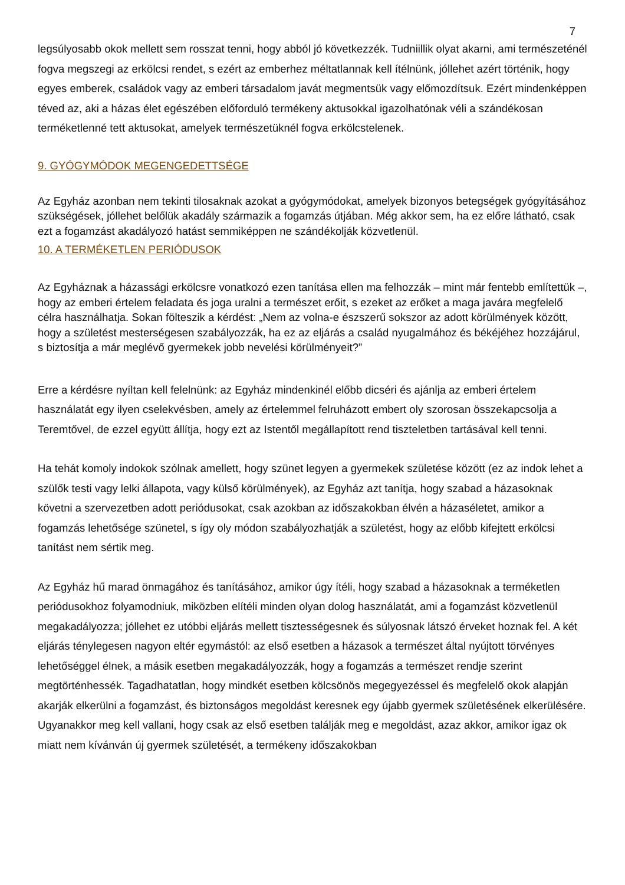7
legsúlyosabb okok mellett sem rosszat tenni, hogy abból jó következzék. Tudniillik olyat akarni, ami természeténél fogva megszegi az erkölcsi rendet, s ezért az emberhez méltatlannak kell ítélnünk, jóllehet azért történik, hogy egyes emberek, családok vagy az emberi társadalom javát megmentsük vagy előmozdítsuk. Ezért mindenképpen téved az, aki a házas élet egészében előforduló termékeny aktusokkal igazolhatónak véli a szándékosan terméketlenné tett aktusokat, amelyek természetüknél fogva erkölcstelenek.
9. GYÓGYMÓDOK MEGENGEDETTSÉGE
Az Egyház azonban nem tekinti tilosaknak azokat a gyógymódokat, amelyek bizonyos betegségek gyógyításához szükségések, jóllehet belőlük akadály származik a fogamzás útjában. Még akkor sem, ha ez előre látható, csak ezt a fogamzást akadályozó hatást semmiképpen ne szándékolják közvetlenül.
10. A TERMÉKETLEN PERIÓDUSOK
Az Egyháznak a házassági erkölcsre vonatkozó ezen tanítása ellen ma felhozzák – mint már fentebb említettük –, hogy az emberi értelem feladata és joga uralni a természet erőit, s ezeket az erőket a maga javára megfelelő célra használhatja. Sokan fölteszik a kérdést: „Nem az volna-e észszerű sokszor az adott körülmények között, hogy a születést mesterségesen szabályozzák, ha ez az eljárás a család nyugalmához és békéjéhez hozzájárul, s biztosítja a már meglévő gyermekek jobb nevelési körülményeit?”
Erre a kérdésre nyíltan kell felelnünk: az Egyház mindenkinél előbb dicséri és ajánlja az emberi értelem használatát egy ilyen cselekvésben, amely az értelemmel felruházott embert oly szorosan összekapcsolja a Teremtővel, de ezzel együtt állítja, hogy ezt az Istentől megállapított rend tiszteletben tartásával kell tenni.
Ha tehát komoly indokok szólnak amellett, hogy szünet legyen a gyermekek születése között (ez az indok lehet a szülők testi vagy lelki állapota, vagy külső körülmények), az Egyház azt tanítja, hogy szabad a házasoknak követni a szervezetben adott periódusokat, csak azokban az időszakokban élvén a házaséletet, amikor a fogamzás lehetősége szünetel, s így oly módon szabályozhatják a születést, hogy az előbb kifejtett erkölcsi tanítást nem sértik meg.
Az Egyház hű marad önmagához és tanításához, amikor úgy ítéli, hogy szabad a házasoknak a terméketlen periódusokhoz folyamodniuk, miközben elítéli minden olyan dolog használatát, ami a fogamzást közvetlenül megakadályozza; jóllehet ez utóbbi eljárás mellett tisztességesnek és súlyosnak látszó érveket hoznak fel. A két eljárás ténylegesen nagyon eltér egymástól: az első esetben a házasok a természet által nyújtott törvényes lehetőséggel élnek, a másik esetben megakadályozzák, hogy a fogamzás a természet rendje szerint megtörténhessék. Tagadhatatlan, hogy mindkét esetben kölcsönös megegyezéssel és megfelelő okok alapján akarják elkerülni a fogamzást, és biztonságos megoldást keresnek egy újabb gyermek születésének elkerülésére. Ugyanakkor meg kell vallani, hogy csak az első esetben találják meg e megoldást, azaz akkor, amikor igaz ok miatt nem kívánván új gyermek születését, a termékeny időszakokban